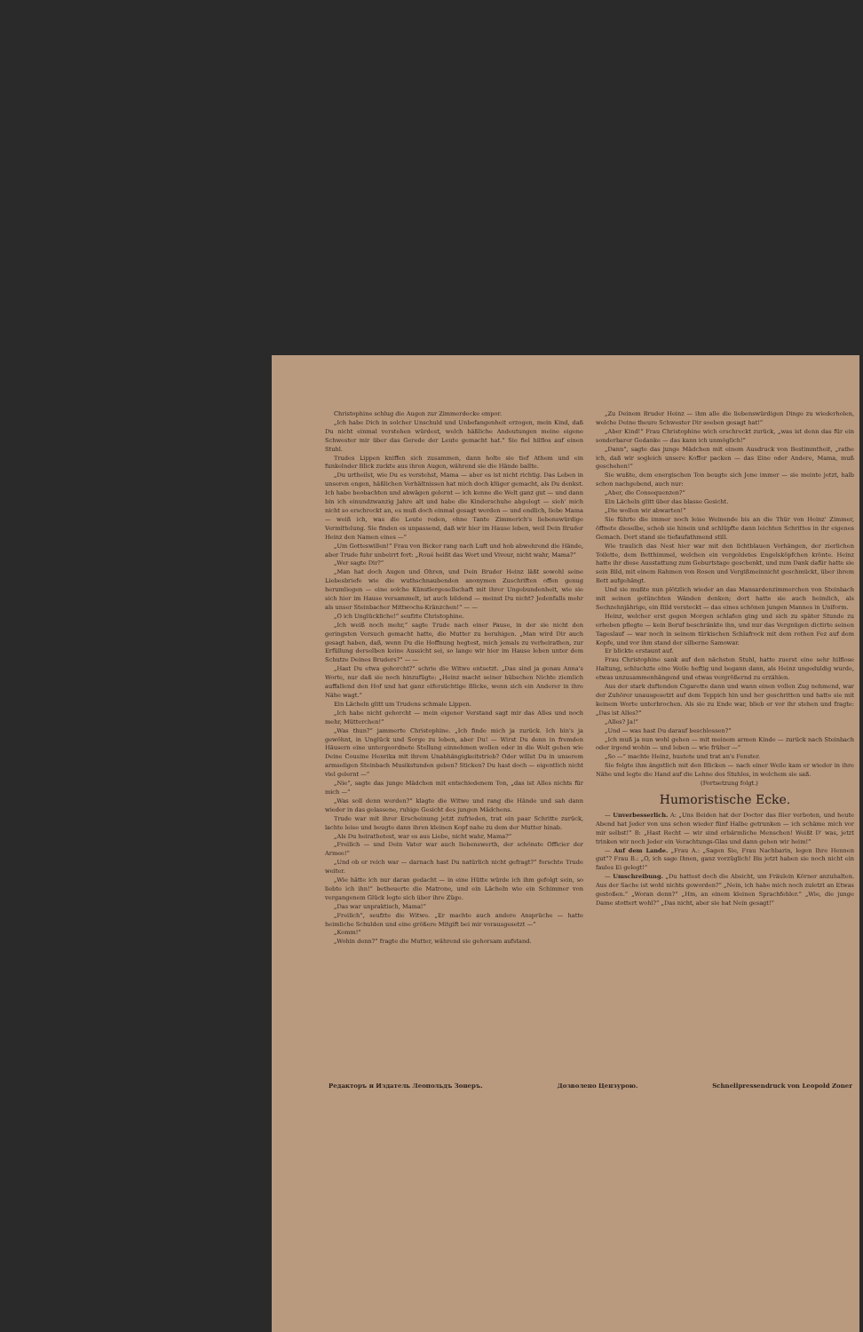Christophine schlug die Augen zur Zimmerdecke empor.
„Ich habe Dich in solcher Unschuld und Unbefangenheit erzogen, mein Kind, daß Du nicht einmal verstehen würdest, welch häßliche Andeutungen meine eigene Schwester mir über das Gerede der Leute gemacht hat.“ Sie fiel hilflos auf einen Stuhl.
Trudes Lippen kniffen sich zusammen, dann holte sie tief Athem und ein funkelnder Blick zuckte aus ihren Augen, während sie die Hände ballte.
„Du urtheilst, wie Du es verstehst, Mama — aber es ist nicht richtig. Das Leben in unseren engen, häßlichen Verhältnissen hat mich doch klüger gemacht, als Du denkst. Ich habe beobachten und abwägen gelernt — ich kenne die Welt ganz gut — und dann bin ich einundzwanzig Jahre alt und habe die Kinderschuhe abgelegt — sieh' mich nicht so erschreckt an, es muß doch einmal gesagt werden — und endlich, liebe Mama — weiß ich, was die Leute reden, ohne Tante Zimmerich's liebenswürdige Vermittelung. Sie finden es unpassend, daß wir hier im Hause leben, weil Dein Bruder Heinz den Namen eines —“
„Um Gotteswillen!“ Frau von Bicker rang nach Luft und hob abwehrend die Hände, aber Trude fuhr unbeirrt fort: „Roué heißt das Wort und Viveur, nicht wahr, Mama?“
„Wer sagte Dir?“
„Man hat doch Augen und Ohren, und Dein Bruder Heinz läßt sowohl seine Liebesbriefe wie die wuthschnaubenden anonymen Zuschriften offen genug herumliegen — eine solche Künstlergesellschaft mit ihrer Ungebundenheit, wie sie sich hier im Hause versammelt, ist auch bildend — meinst Du nicht? Jedenfalls mehr als unser Steinbacher Mittwochs-Kränzchen!“ — —
„O ich Unglückliche!“ seufzte Christophine.
„Ich weiß noch mehr,“ sagte Trude nach einer Pause, in der sie nicht den geringsten Versuch gemacht hatte, die Mutter zu beruhigen. „Man wird Dir auch gesagt haben, daß, wenn Du die Hoffnung hegtest, mich jemals zu verheirathen, zur Erfüllung derselben keine Aussicht sei, so lange wir hier im Hause leben unter dem Schutze Deines Bruders?“ — —
„Hast Du etwa gehorcht?“ schrie die Witwe entsetzt. „Das sind ja genau Anna's Worte, nur daß sie noch hinzufügte: „Heinz macht seiner hübschen Nichte ziemlich auffallend den Hof und hat ganz eifersüchtige Blicke, wenn sich ein Anderer in ihre Nähe wagt.“
Ein Lächeln glitt um Trudens schmale Lippen.
„Ich habe nicht gehorcht — mein eigener Verstand sagt mir das Alles und noch mehr, Mütterchen!“
„Was thun?“ jammerte Christophine. „Ich finde mich ja zurück. Ich bin's ja gewöhnt, in Unglück und Sorge zu leben, aber Du! — Wirst Du denn in fremden Häusern eine untergeordnete Stellung einnehmen wollen oder in die Welt gehen wie Deine Cousine Henrika mit ihrem Unabhängigkeitstrieb? Oder willst Du in unserem armseligen Steinbach Musikstunden geben? Sticken? Du hast doch — eigentlich nicht viel gelernt —“
„Nie“, sagte das junge Mädchen mit entschiedenem Ton, „das ist Alles nichts für mich —“
„Was soll denn werden?“ klagte die Witwe und rang die Hände und sah dann wieder in das gelassene, ruhige Gesicht des jungen Mädchens.
Trude war mit ihrer Erscheinung jetzt zufrieden, trat ein paar Schritte zurück, lachte leise und beugte dann ihren kleinen Kopf nahe zu dem der Mutter hinab.
„Als Du heirathetest, war es aus Liebe, nicht wahr, Mama?“
„Freilich — und Dein Vater war auch liebenswerth, der schönste Officier der Armee!“
„Und ob er reich war — darnach hast Du natürlich nicht gefragt?“ forschte Trude weiter.
„Wie hätte ich nur daran gedacht — in eine Hütte würde ich ihm gefolgt sein, so liebte ich ihn!“ betheuerte die Matrone, und ein Lächeln wie ein Schimmer von vergangenem Glück legte sich über ihre Züge.
„Das war unpraktisch, Mama!“
„Freilich“, seufzte die Witwe. „Er machte auch andere Ansprüche — hatte heimliche Schulden und eine größere Mitgift bei mir vorausgesetzt —“
„Komm!“
„Wohin denn?“ fragte die Mutter, während sie gehorsam aufstand.
„Zu Deinem Bruder Heinz — ihm alle die liebenswürdigen Dinge zu wiederholen, welche Deine theure Schwester Dir soeben gesagt hat!“
„Aber Kind!“ Frau Christophine wich erschreckt zurück, „was ist denn das für ein sonderbarer Gedanke — das kann ich unmöglich!“
„Dann“, sagte das junge Mädchen mit einem Ausdruck von Bestimmtheit, „rathe ich, daß wir sogleich unsere Koffer packen — das Eine oder Andere, Mama, muß geschehen!“
Sie wußte, dem energischen Ton beugte sich Jene immer — sie meinte jetzt, halb schon nachgebend, auch nur:
„Aber, die Consequenzen?“
Ein Lächeln glitt über das blasse Gesicht.
„Die wollen wir abwarten!“
Sie führte die immer noch leise Weinende bis an die Thür von Heinz' Zimmer, öffnete dieselbe, schob sie hinein und schlüpfte dann leichten Schrittes in ihr eigenes Gemach. Dort stand sie tiefaufathmend still.
Wie traulich das Nest hier war mit den lichtblauen Vorhängen, der zierlichen Toilette, dem Betthimmel, welchen ein vergoldetes Engelsköpfchen krönte. Heinz hatte ihr diese Ausstattung zum Geburtstage geschenkt, und zum Dank dafür hatte sie sein Bild, mit einem Rahmen von Rosen und Vergißmeinnicht geschmückt, über ihrem Bett aufgehängt.
Und sie mußte nun plötzlich wieder an das Mansardenzimmerchen von Steinbach mit seinen getünchten Wänden denken; dort hatte sie auch heimlich, als Sechzehnjährige, ein Bild versteckt — das eines schönen jungen Mannes in Uniform.
Heinz, welcher erst gegen Morgen schlafen ging und sich zu später Stunde zu erheben pflegte — kein Beruf beschränkte ihn, und nur das Vergnügen dictirte seinen Tageslauf — war noch in seinem türkischen Schlafrock mit dem rothen Fez auf dem Kopfe, und vor ihm stand der silberne Samowar.
Er blickte erstaunt auf.
Frau Christophine sank auf den nächsten Stuhl, hatte zuerst eine sehr hilflose Haltung, schluchzte eine Weile heftig und begann dann, als Heinz ungeduldig wurde, etwas unzusammenhängend und etwas vergrößernd zu erzählen.
Aus der stark duftenden Cigarette dann und wann einen vollen Zug nehmend, war der Zuhörer unausgesetzt auf dem Teppich hin und her geschritten und hatte sie mit keinem Worte unterbrochen. Als sie zu Ende war, blieb er vor ihr stehen und fragte: „Das ist Alles?“
„Alles? Ja!“
„Und — was hast Du darauf beschlossen?“
„Ich muß ja nun wohl gehen — mit meinem armen Kinde — zurück nach Steinbach oder irgend wohin — und leben — wie früher —“
„So —“ machte Heinz, hustete und trat an's Fenster.
Sie folgte ihm ängstlich mit den Blicken — nach einer Weile kam er wieder in ihre Nähe und legte die Hand auf die Lehne des Stuhles, in welchem sie saß.
(Fortsetzung folgt.)
Humoristische Ecke.
— Unverbesserlich. A: „Uns Beiden hat der Doctor das Bier verboten, und heute Abend hat Jeder von uns schon wieder fünf Halbe getrunken — ich schäme mich vor mir selbst!“ B: „Hast Recht — wir sind erbärmliche Menschen! Weißt D' was, jetzt trinken wir noch Jeder ein Verachtungs-Glas und dann gehen wir heim!“
— Auf dem Lande. „Frau A.: „Sagen Sie, Frau Nachbarin, legen Ihre Hennen gut“? Frau B.: „O, ich sage Ihnen, ganz vorzüglich! Bis jetzt haben sie noch nicht ein faules Ei gelegt!“
— Umschreibung. „Du hattest doch die Absicht, um Fräulein Körner anzuhalten. Aus der Sache ist wohl nichts geworden?“ „Nein, ich habe mich noch zuletzt an Etwas gestoßen.“ „Woran denn?“ „Hm, an einem kleinen Sprachfehler.“ „Wie, die junge Dame stottert wohl?“ „Das nicht, aber sie hat Nein gesagt!“
Редакторъ и Издатель Леопольдъ Зонеръ. Дозволено Цензурою. Schnellpressendruck von Leopold Zoner